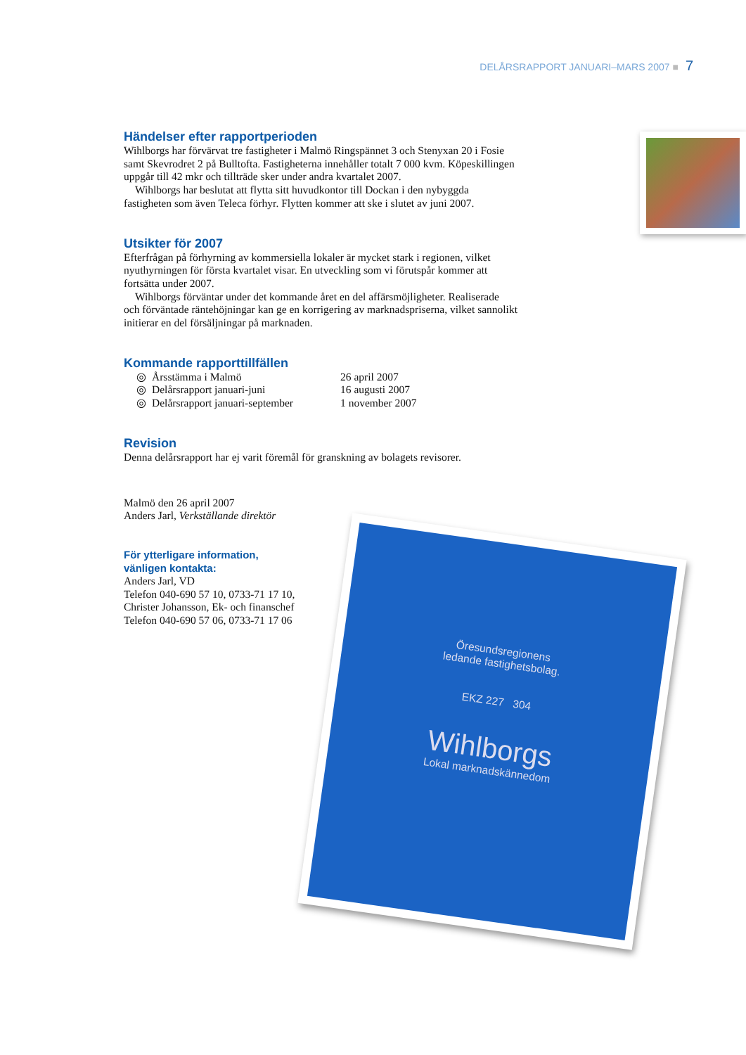DELÅRSRAPPORT JANUARI–MARS 2007 ■ 7
Händelser efter rapportperioden
Wihlborgs har förvärvat tre fastigheter i Malmö Ringspännet 3 och Stenyxan 20 i Fosie samt Skevrodret 2 på Bulltofta. Fastigheterna innehåller totalt 7 000 kvm. Köpeskillingen uppgår till 42 mkr och tillträde sker under andra kvartalet 2007.
Wihlborgs har beslutat att flytta sitt huvudkontor till Dockan i den nybyggda fastigheten som även Teleca förhyr. Flytten kommer att ske i slutet av juni 2007.
Utsikter för 2007
Efterfrågan på förhyrning av kommersiella lokaler är mycket stark i regionen, vilket nyuthyrningen för första kvartalet visar. En utveckling som vi förutspår kommer att fortsätta under 2007.
Wihlborgs förväntar under det kommande året en del affärsmöjligheter. Realiserade och förväntade räntehöjningar kan ge en korrigering av marknadspriserna, vilket sannolikt initierar en del försäljningar på marknaden.
Kommande rapporttillfällen
| ◎ | Årsstämma i Malmö | 26 april 2007 |
| ◎ | Delårsrapport januari-juni | 16 augusti 2007 |
| ◎ | Delårsrapport januari-september | 1 november 2007 |
Revision
Denna delårsrapport har ej varit föremål för granskning av bolagets revisorer.
Malmö den 26 april 2007
Anders Jarl, Verkställande direktör
För ytterligare information,
vänligen kontakta:
Anders Jarl, VD
Telefon 040-690 57 10, 0733-71 17 10,
Christer Johansson, Ek- och finanschef
Telefon 040-690 57 06, 0733-71 17 06
Öresundsregionens
ledande fastighetsbolag.
EKZ 227 304
Wihlborgs
Lokal marknadskännedom